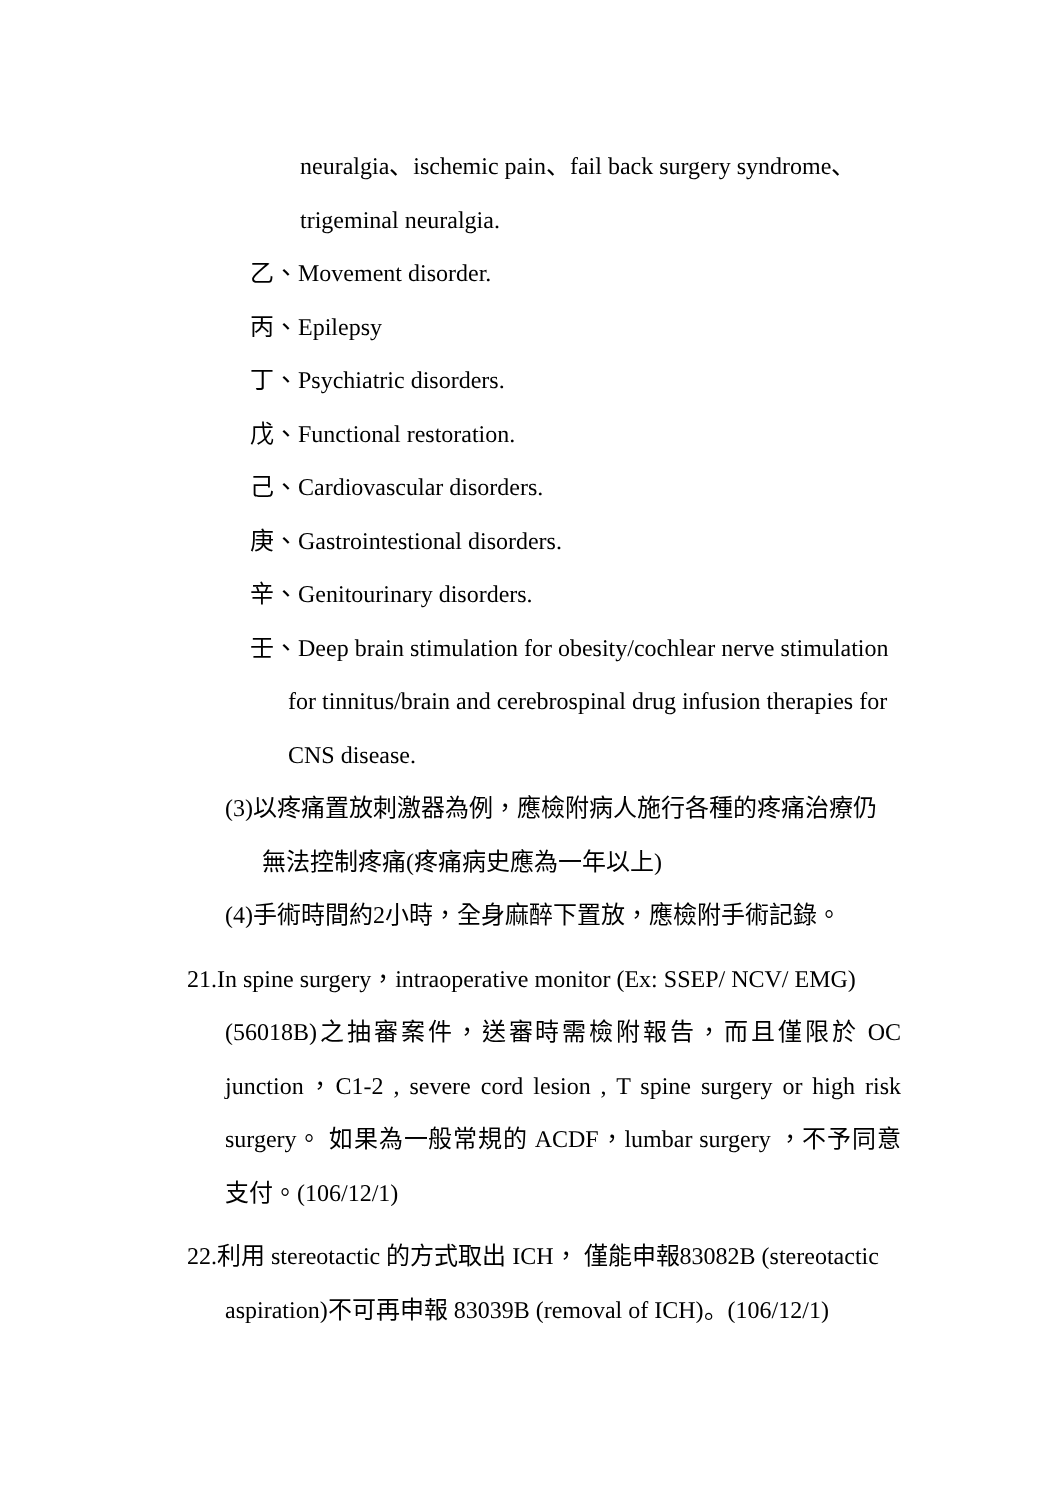neuralgia、ischemic pain、fail back surgery syndrome、
trigeminal neuralgia.
乙、Movement disorder.
丙、Epilepsy
丁、Psychiatric disorders.
戊、Functional restoration.
己、Cardiovascular disorders.
庚、Gastrointestional disorders.
辛、Genitourinary disorders.
壬、Deep brain stimulation for obesity/cochlear nerve stimulation
for tinnitus/brain and cerebrospinal drug infusion therapies for CNS disease.
(3)以疼痛置放刺激器為例，應檢附病人施行各種的疼痛治療仍
無法控制疼痛(疼痛病史應為一年以上)
(4)手術時間約2小時，全身麻醉下置放，應檢附手術記錄。
21.In spine surgery，intraoperative monitor (Ex: SSEP/ NCV/ EMG)
(56018B)之抽審案件，送審時需檢附報告，而且僅限於 OC junction，C1-2 , severe cord lesion , T spine surgery or high risk surgery。 如果為一般常規的 ACDF，lumbar surgery ，不予同意支付。(106/12/1)
22.利用 stereotactic 的方式取出 ICH， 僅能申報83082B (stereotactic
aspiration)不可再申報 83039B (removal of ICH)。(106/12/1)